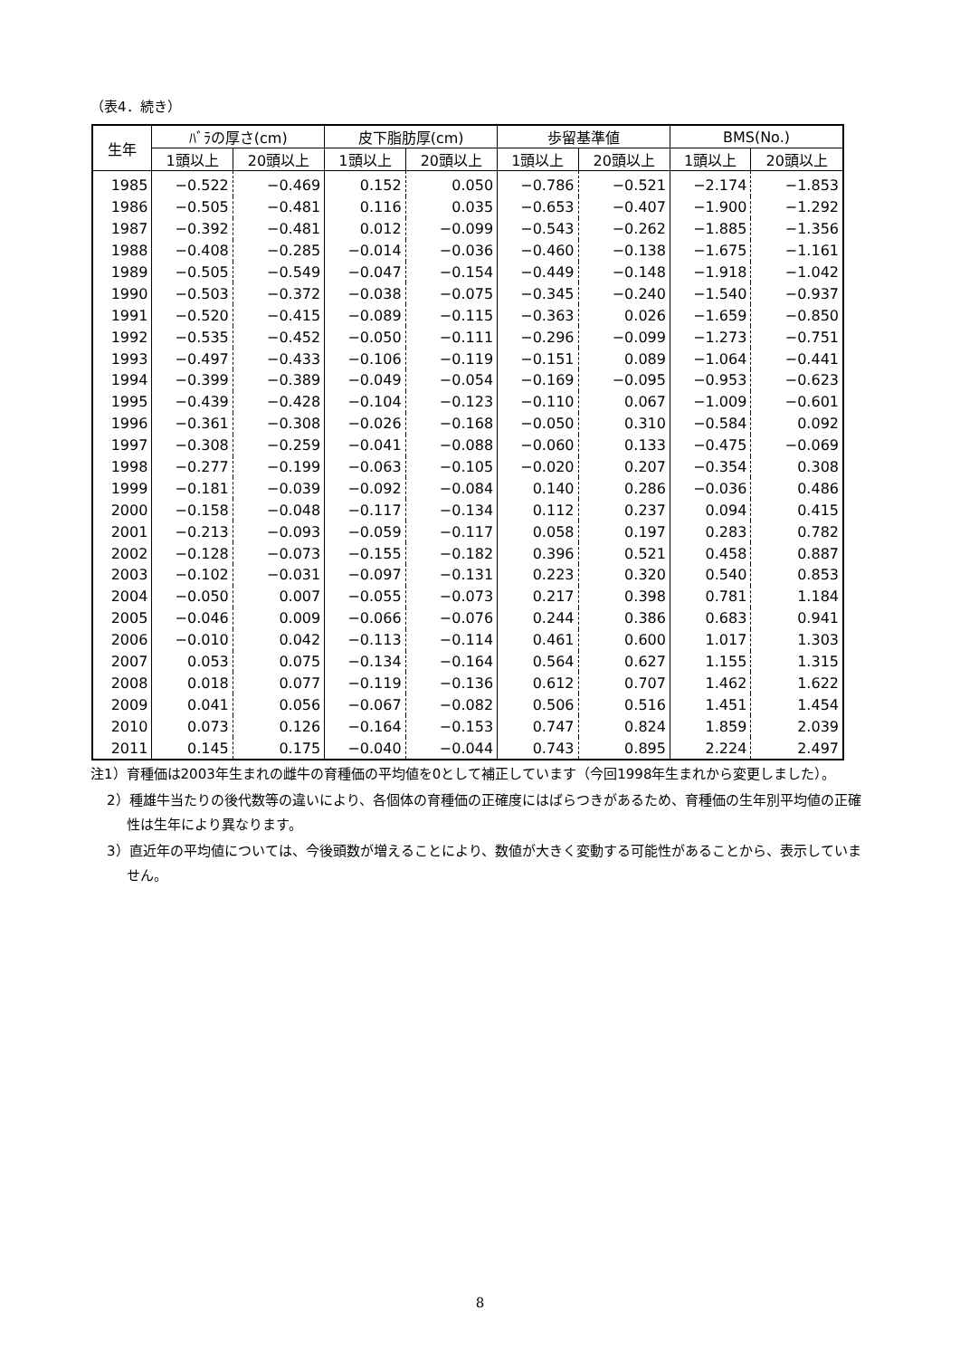（表4．続き）
| 生年 | ﾊﾞﾗの厚さ(cm) | | 皮下脂肪厚(cm) | | 歩留基準値 | | BMS(No.) | |
| --- | --- | --- | --- | --- | --- | --- | --- | --- |
| | 1頭以上 | 20頭以上 | 1頭以上 | 20頭以上 | 1頭以上 | 20頭以上 | 1頭以上 | 20頭以上 |
| 1985 | −0.522 | −0.469 | 0.152 | 0.050 | −0.786 | −0.521 | −2.174 | −1.853 |
| 1986 | −0.505 | −0.481 | 0.116 | 0.035 | −0.653 | −0.407 | −1.900 | −1.292 |
| 1987 | −0.392 | −0.481 | 0.012 | −0.099 | −0.543 | −0.262 | −1.885 | −1.356 |
| 1988 | −0.408 | −0.285 | −0.014 | −0.036 | −0.460 | −0.138 | −1.675 | −1.161 |
| 1989 | −0.505 | −0.549 | −0.047 | −0.154 | −0.449 | −0.148 | −1.918 | −1.042 |
| 1990 | −0.503 | −0.372 | −0.038 | −0.075 | −0.345 | −0.240 | −1.540 | −0.937 |
| 1991 | −0.520 | −0.415 | −0.089 | −0.115 | −0.363 | 0.026 | −1.659 | −0.850 |
| 1992 | −0.535 | −0.452 | −0.050 | −0.111 | −0.296 | −0.099 | −1.273 | −0.751 |
| 1993 | −0.497 | −0.433 | −0.106 | −0.119 | −0.151 | 0.089 | −1.064 | −0.441 |
| 1994 | −0.399 | −0.389 | −0.049 | −0.054 | −0.169 | −0.095 | −0.953 | −0.623 |
| 1995 | −0.439 | −0.428 | −0.104 | −0.123 | −0.110 | 0.067 | −1.009 | −0.601 |
| 1996 | −0.361 | −0.308 | −0.026 | −0.168 | −0.050 | 0.310 | −0.584 | 0.092 |
| 1997 | −0.308 | −0.259 | −0.041 | −0.088 | −0.060 | 0.133 | −0.475 | −0.069 |
| 1998 | −0.277 | −0.199 | −0.063 | −0.105 | −0.020 | 0.207 | −0.354 | 0.308 |
| 1999 | −0.181 | −0.039 | −0.092 | −0.084 | 0.140 | 0.286 | −0.036 | 0.486 |
| 2000 | −0.158 | −0.048 | −0.117 | −0.134 | 0.112 | 0.237 | 0.094 | 0.415 |
| 2001 | −0.213 | −0.093 | −0.059 | −0.117 | 0.058 | 0.197 | 0.283 | 0.782 |
| 2002 | −0.128 | −0.073 | −0.155 | −0.182 | 0.396 | 0.521 | 0.458 | 0.887 |
| 2003 | −0.102 | −0.031 | −0.097 | −0.131 | 0.223 | 0.320 | 0.540 | 0.853 |
| 2004 | −0.050 | 0.007 | −0.055 | −0.073 | 0.217 | 0.398 | 0.781 | 1.184 |
| 2005 | −0.046 | 0.009 | −0.066 | −0.076 | 0.244 | 0.386 | 0.683 | 0.941 |
| 2006 | −0.010 | 0.042 | −0.113 | −0.114 | 0.461 | 0.600 | 1.017 | 1.303 |
| 2007 | 0.053 | 0.075 | −0.134 | −0.164 | 0.564 | 0.627 | 1.155 | 1.315 |
| 2008 | 0.018 | 0.077 | −0.119 | −0.136 | 0.612 | 0.707 | 1.462 | 1.622 |
| 2009 | 0.041 | 0.056 | −0.067 | −0.082 | 0.506 | 0.516 | 1.451 | 1.454 |
| 2010 | 0.073 | 0.126 | −0.164 | −0.153 | 0.747 | 0.824 | 1.859 | 2.039 |
| 2011 | 0.145 | 0.175 | −0.040 | −0.044 | 0.743 | 0.895 | 2.224 | 2.497 |
注1）育種価は2003年生まれの雌牛の育種価の平均値を0として補正しています（今回1998年生まれから変更しました）。
2）種雄牛当たりの後代数等の違いにより、各個体の育種価の正確度にはばらつきがあるため、育種価の生年別平均値の正確性は生年により異なります。
3）直近年の平均値については、今後頭数が増えることにより、数値が大きく変動する可能性があることから、表示していません。
8